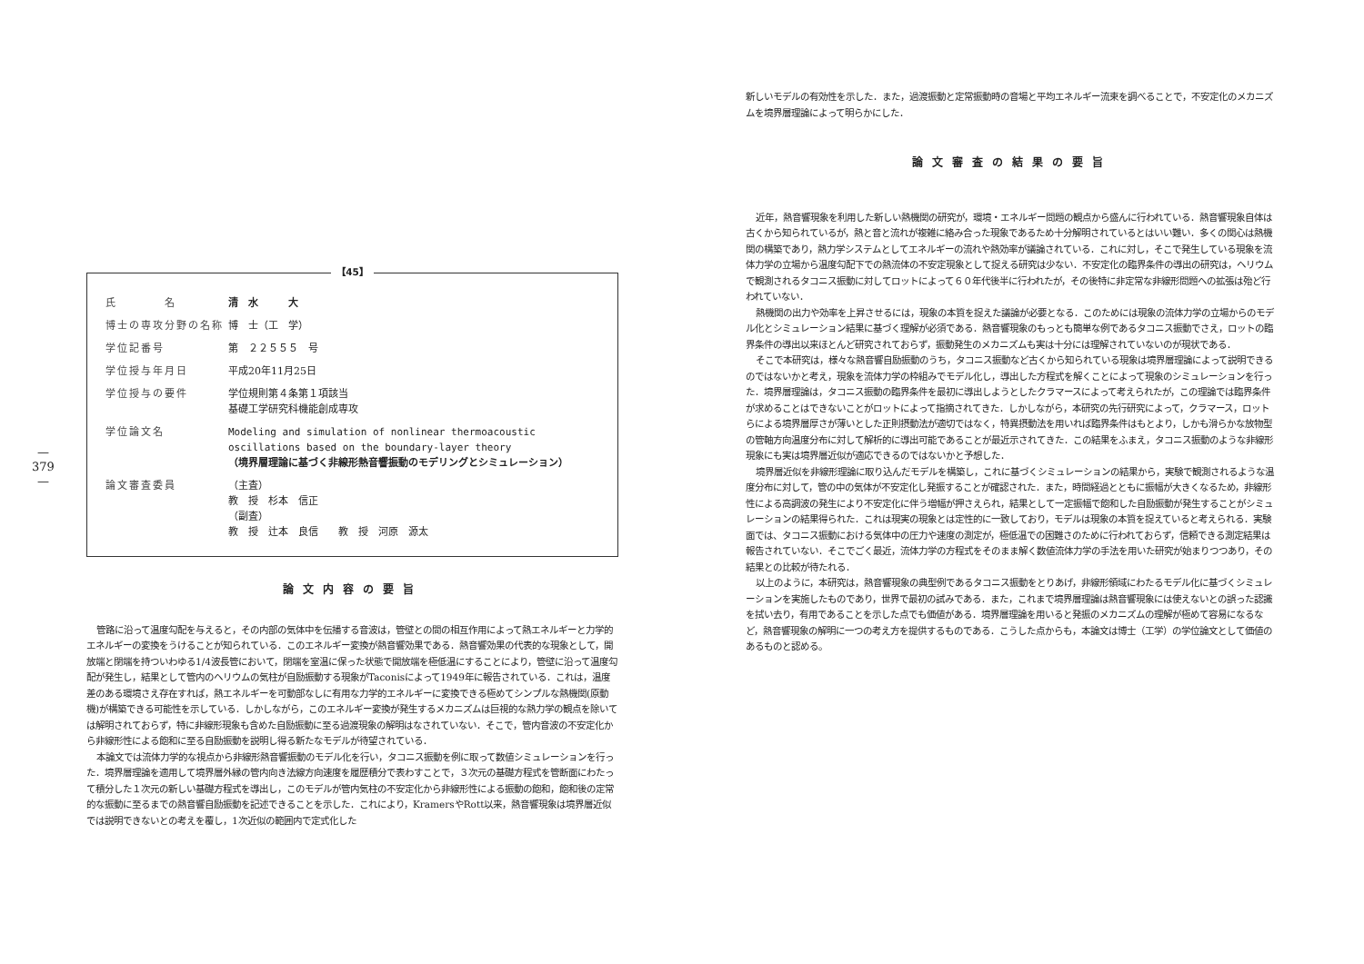—
379
—
【45】
| 氏 名 | 清 水 大 |
| 博士の専攻分野の名称 | 博 士（工 学） |
| 学位記番号 | 第 ２２５５５ 号 |
| 学位授与年月日 | 平成20年11月25日 |
| 学位授与の要件 | 学位規則第４条第１項該当 基礎工学研究科機能創成専攻 |
| 学位論文名 | Modeling and simulation of nonlinear thermoacoustic oscillations based on the boundary-layer theory （境界層理論に基づく非線形熱音響振動のモデリングとシミュレーション） |
| 論文審査委員 | （主査） 教 授 杉本 信正 （副査） 教 授 辻本 良信 教 授 河原 源太 |
論文内容の要旨
管路に沿って温度勾配を与えると，その内部の気体中を伝播する音波は，管壁との間の相互作用によって熱エネルギーと力学的エネルギーの変換をうけることが知られている．このエネルギー変換が熱音響効果である．熱音響効果の代表的な現象として，開放端と閉端を持ついわゆる1/4波長管において，閉端を室温に保った状態で開放端を極低温にすることにより，管壁に沿って温度勾配が発生し，結果として管内のヘリウムの気柱が自励振動する現象がTaconisによって1949年に報告されている．これは，温度差のある環境さえ存在すれば，熱エネルギーを可動部なしに有用な力学的エネルギーに変換できる極めてシンプルな熱機関(原動機)が構築できる可能性を示している．しかしながら，このエネルギー変換が発生するメカニズムは巨視的な熱力学の観点を除いては解明されておらず，特に非線形現象も含めた自励振動に至る過渡現象の解明はなされていない．そこで，管内音波の不安定化から非線形性による飽和に至る自励振動を説明し得る新たなモデルが待望されている．
本論文では流体力学的な視点から非線形熱音響振動のモデル化を行い，タコニス振動を例に取って数値シミュレーションを行った．境界層理論を適用して境界層外縁の管内向き法線方向速度を履歴積分で表わすことで，３次元の基礎方程式を管断面にわたって積分した１次元の新しい基礎方程式を導出し，このモデルが管内気柱の不安定化から非線形性による振動の飽和，飽和後の定常的な振動に至るまでの熱音響自励振動を記述できることを示した．これにより，KramersやRott以来，熱音響現象は境界層近似では説明できないとの考えを覆し，1次近似の範囲内で定式化した
新しいモデルの有効性を示した．また，過渡振動と定常振動時の音場と平均エネルギー流束を調べることで，不安定化のメカニズムを境界層理論によって明らかにした．
論文審査の結果の要旨
近年，熱音響現象を利用した新しい熱機関の研究が，環境・エネルギー問題の観点から盛んに行われている．熱音響現象自体は古くから知られているが，熱と音と流れが複雑に絡み合った現象であるため十分解明されているとはいい難い．多くの関心は熱機関の構築であり，熱力学システムとしてエネルギーの流れや熱効率が議論されている．これに対し，そこで発生している現象を流体力学の立場から温度勾配下での熱流体の不安定現象として捉える研究は少ない．不安定化の臨界条件の導出の研究は，ヘリウムで観測されるタコニス振動に対してロットによって６０年代後半に行われたが，その後特に非定常な非線形問題への拡張は殆ど行われていない．
熱機関の出力や効率を上昇させるには，現象の本質を捉えた議論が必要となる．このためには現象の流体力学の立場からのモデル化とシミュレーション結果に基づく理解が必須である．熱音響現象のもっとも簡単な例であるタコニス振動でさえ，ロットの臨界条件の導出以来ほとんど研究されておらず，振動発生のメカニズムも実は十分には理解されていないのが現状である．
そこで本研究は，様々な熱音響自励振動のうち，タコニス振動など古くから知られている現象は境界層理論によって説明できるのではないかと考え，現象を流体力学の枠組みでモデル化し，導出した方程式を解くことによって現象のシミュレーションを行った．境界層理論は，タコニス振動の臨界条件を最初に導出しようとしたクラマースによって考えられたが，この理論では臨界条件が求めることはできないことがロットによって指摘されてきた．しかしながら，本研究の先行研究によって，クラマース，ロットらによる境界層厚さが薄いとした正則摂動法が適切ではなく，特異摂動法を用いれば臨界条件はもとより，しかも滑らかな放物型の管軸方向温度分布に対して解析的に導出可能であることが最近示されてきた．この結果をふまえ，タコニス振動のような非線形現象にも実は境界層近似が適応できるのではないかと予想した．
境界層近似を非線形理論に取り込んだモデルを構築し，これに基づくシミュレーションの結果から，実験で観測されるような温度分布に対して，管の中の気体が不安定化し発振することが確認された．また，時間経過とともに振幅が大きくなるため，非線形性による高調波の発生により不安定化に伴う増幅が押さえられ，結果として一定振幅で飽和した自励振動が発生することがシミュレーションの結果得られた．これは現実の現象とは定性的に一致しており，モデルは現象の本質を捉えていると考えられる．実験面では、タコニス振動における気体中の圧力や速度の測定が，極低温での困難さのために行われておらず，信頼できる測定結果は報告されていない．そこでごく最近，流体力学の方程式をそのまま解く数値流体力学の手法を用いた研究が始まりつつあり，その結果との比較が待たれる．
以上のように，本研究は，熱音響現象の典型例であるタコニス振動をとりあげ，非線形領域にわたるモデル化に基づくシミュレーションを実施したものであり，世界で最初の試みである．また，これまで境界層理論は熱音響現象には使えないとの誤った認識を拭い去り，有用であることを示した点でも価値がある．境界層理論を用いると発振のメカニズムの理解が極めて容易になるなど，熱音響現象の解明に一つの考え方を提供するものである．こうした点からも，本論文は博士（工学）の学位論文として価値のあるものと認める。